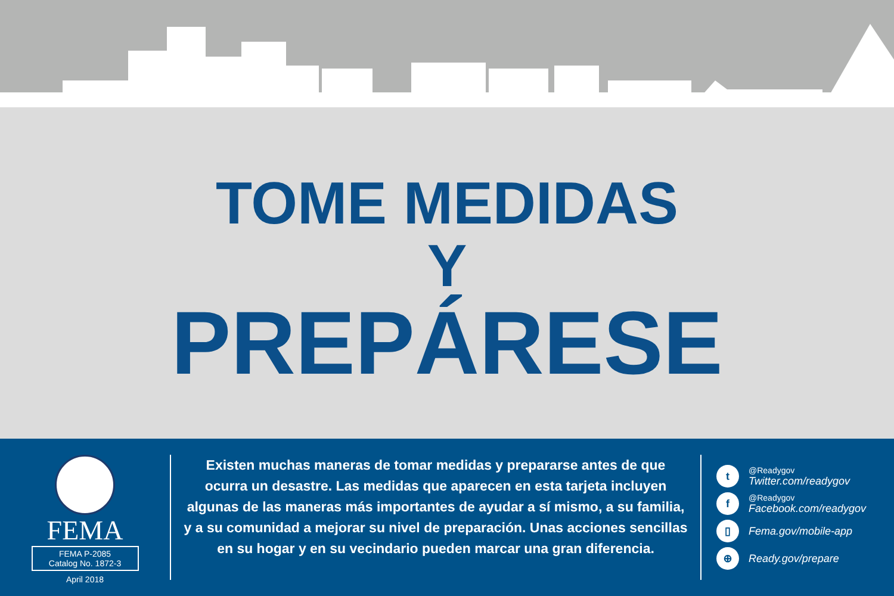TOME MEDIDAS
Y
PREPÁRESE
FEMA
FEMA P-2085
Catalog No. 1872-3
April 2018
Existen muchas maneras de tomar medidas y prepararse antes de que ocurra un desastre. Las medidas que aparecen en esta tarjeta incluyen algunas de las maneras más importantes de ayudar a sí mismo, a su familia, y a su comunidad a mejorar su nivel de preparación. Unas acciones sencillas en su hogar y en su vecindario pueden marcar una gran diferencia.
t @Readygov
Twitter.com/readygov
f @Readygov
Facebook.com/readygov
▯ Fema.gov/mobile-app
⊕ Ready.gov/prepare